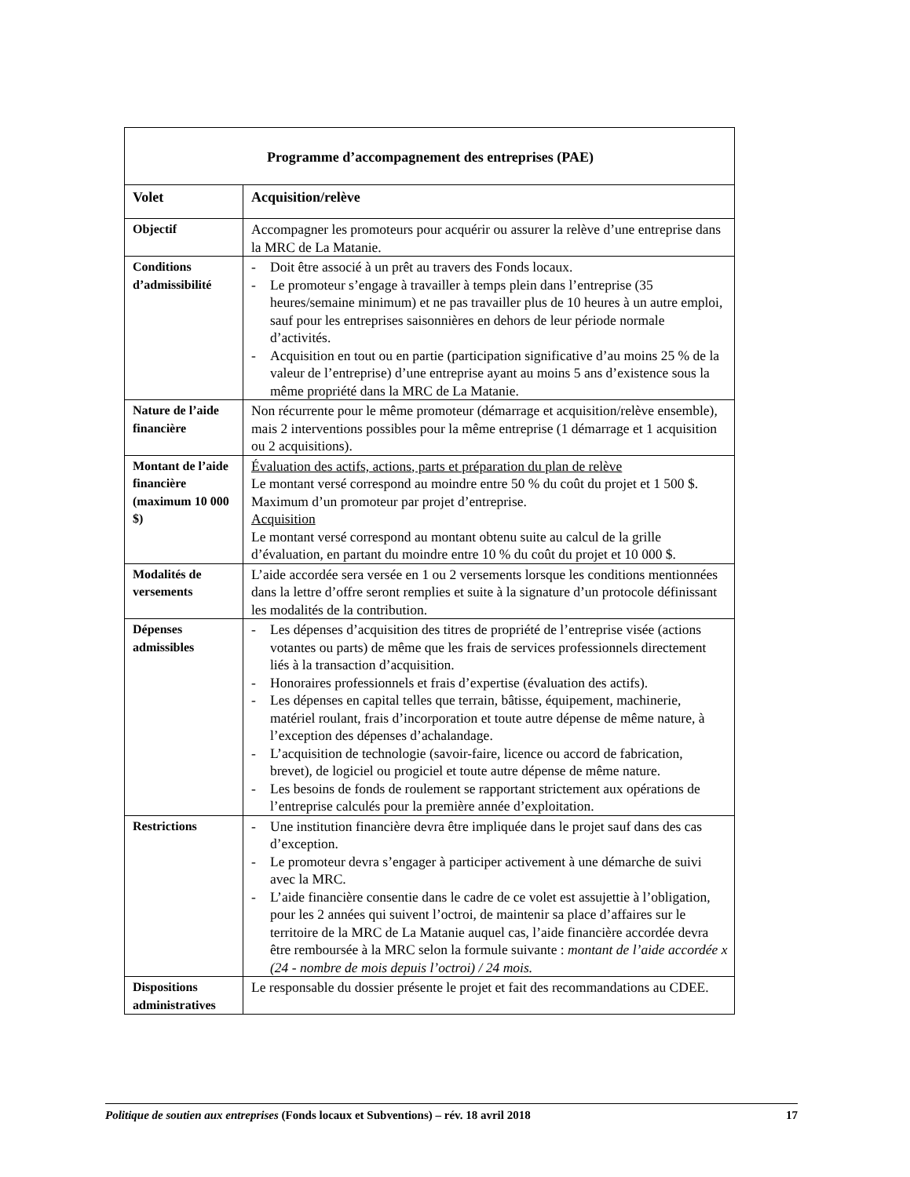| Programme d’accompagnement des entreprises (PAE) | |
| --- | --- |
| Volet | Acquisition/relève |
| Objectif | Accompagner les promoteurs pour acquérir ou assurer la relève d’une entreprise dans la MRC de La Matanie. |
| Conditions d’admissibilité | - Doit être associé à un prêt au travers des Fonds locaux. - Le promoteur s’engage à travailler à temps plein dans l’entreprise (35 heures/semaine minimum) et ne pas travailler plus de 10 heures à un autre emploi, sauf pour les entreprises saisonnières en dehors de leur période normale d’activités. - Acquisition en tout ou en partie (participation significative d’au moins 25 % de la valeur de l’entreprise) d’une entreprise ayant au moins 5 ans d’existence sous la même propriété dans la MRC de La Matanie. |
| Nature de l’aide financière | Non récurrente pour le même promoteur (démarrage et acquisition/relève ensemble), mais 2 interventions possibles pour la même entreprise (1 démarrage et 1 acquisition ou 2 acquisitions). |
| Montant de l’aide financière (maximum 10 000 $) | Évaluation des actifs, actions, parts et préparation du plan de relève Le montant versé correspond au moindre entre 50 % du coût du projet et 1 500 $. Maximum d’un promoteur par projet d’entreprise. Acquisition Le montant versé correspond au montant obtenu suite au calcul de la grille d’évaluation, en partant du moindre entre 10 % du coût du projet et 10 000 $. |
| Modalités de versements | L’aide accordée sera versée en 1 ou 2 versements lorsque les conditions mentionnées dans la lettre d’offre seront remplies et suite à la signature d’un protocole définissant les modalités de la contribution. |
| Dépenses admissibles | - Les dépenses d’acquisition des titres de propriété de l’entreprise visée (actions votantes ou parts) de même que les frais de services professionnels directement liés à la transaction d’acquisition. - Honoraires professionnels et frais d’expertise (évaluation des actifs). - Les dépenses en capital telles que terrain, bâtisse, équipement, machinerie, matériel roulant, frais d’incorporation et toute autre dépense de même nature, à l’exception des dépenses d’achalandage. - L’acquisition de technologie (savoir-faire, licence ou accord de fabrication, brevet), de logiciel ou progiciel et toute autre dépense de même nature. - Les besoins de fonds de roulement se rapportant strictement aux opérations de l’entreprise calculés pour la première année d’exploitation. |
| Restrictions | - Une institution financière devra être impliquée dans le projet sauf dans des cas d’exception. - Le promoteur devra s’engager à participer activement à une démarche de suivi avec la MRC. - L’aide financière consentie dans le cadre de ce volet est assujettie à l’obligation, pour les 2 années qui suivent l’octroi, de maintenir sa place d’affaires sur le territoire de la MRC de La Matanie auquel cas, l’aide financière accordée devra être remboursée à la MRC selon la formule suivante : montant de l’aide accordée x (24 - nombre de mois depuis l’octroi) / 24 mois. |
| Dispositions administratives | Le responsable du dossier présente le projet et fait des recommandations au CDEE. |
Politique de soutien aux entreprises (Fonds locaux et Subventions) – rév. 18 avril 2018
17